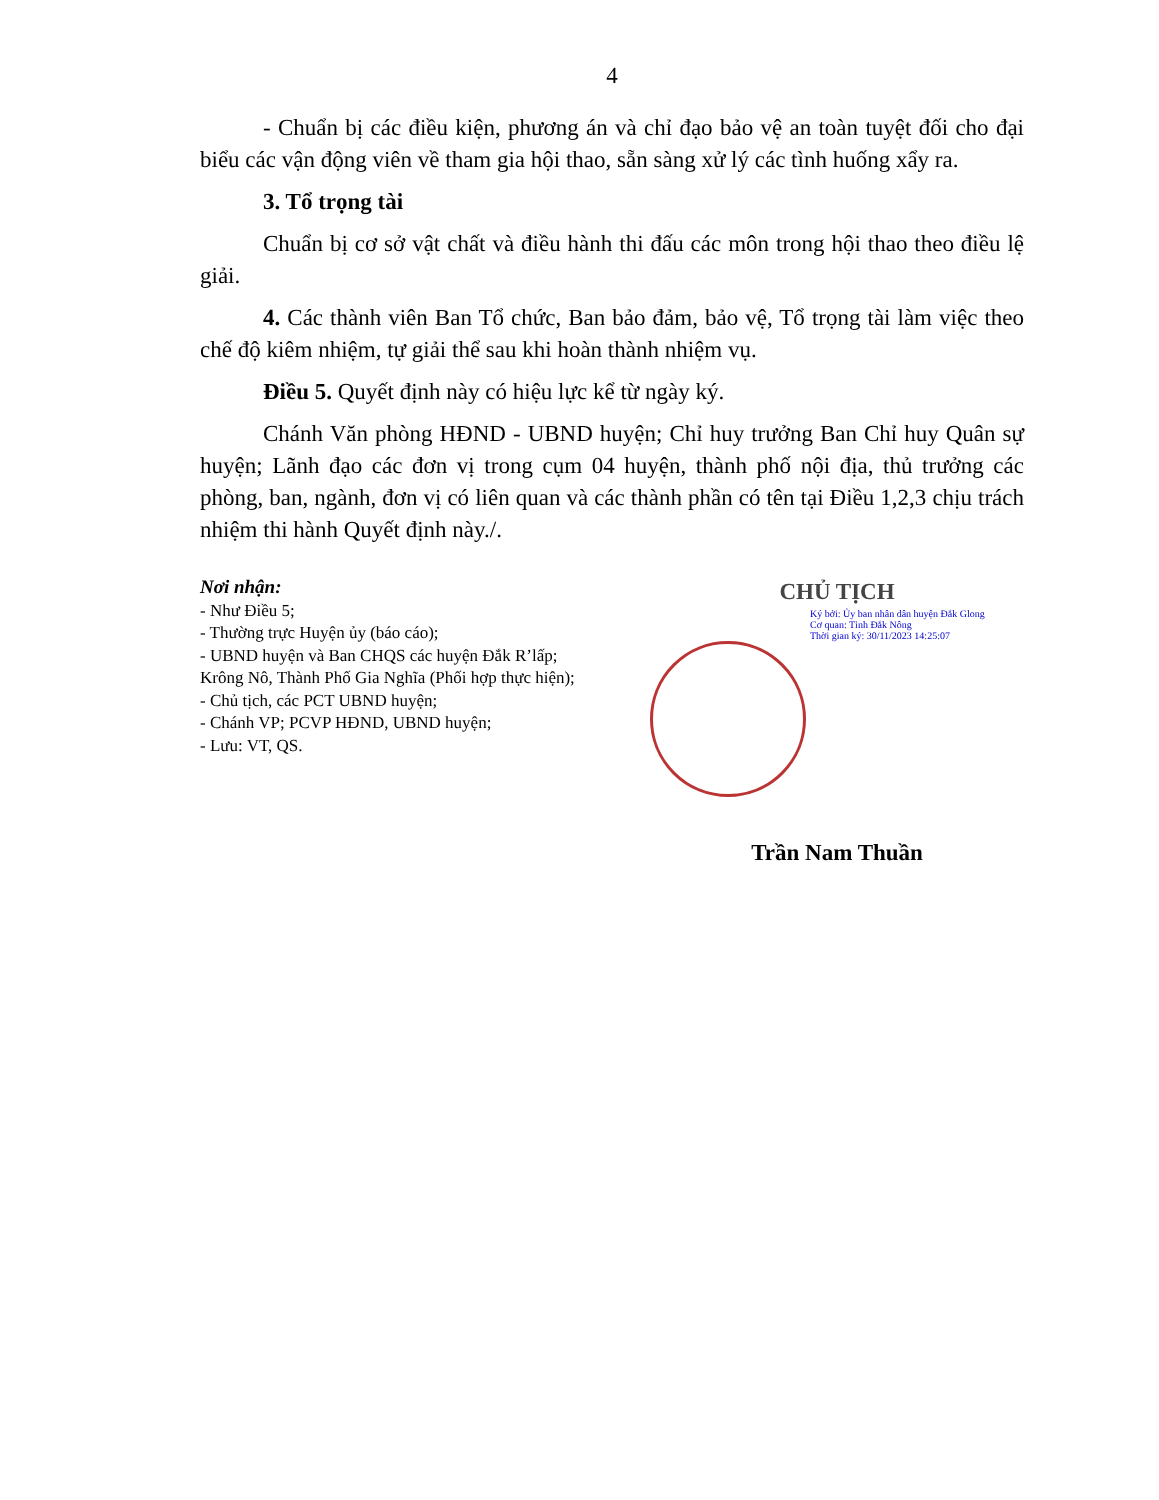4
- Chuẩn bị các điều kiện, phương án và chỉ đạo bảo vệ an toàn tuyệt đối cho đại biểu các vận động viên về tham gia hội thao, sẵn sàng xử lý các tình huống xẩy ra.
3. Tổ trọng tài
Chuẩn bị cơ sở vật chất và điều hành thi đấu các môn trong hội thao theo điều lệ giải.
4. Các thành viên Ban Tổ chức, Ban bảo đảm, bảo vệ, Tổ trọng tài làm việc theo chế độ kiêm nhiệm, tự giải thể sau khi hoàn thành nhiệm vụ.
Điều 5. Quyết định này có hiệu lực kể từ ngày ký.
Chánh Văn phòng HĐND - UBND huyện; Chỉ huy trưởng Ban Chỉ huy Quân sự huyện; Lãnh đạo các đơn vị trong cụm 04 huyện, thành phố nội địa, thủ trưởng các phòng, ban, ngành, đơn vị có liên quan và các thành phần có tên tại Điều 1,2,3 chịu trách nhiệm thi hành Quyết định này./.
Nơi nhận:
- Như Điều 5;
- Thường trực Huyện ủy (báo cáo);
- UBND huyện và Ban CHQS các huyện Đắk R’lấp;
Krông Nô, Thành Phố Gia Nghĩa (Phối hợp thực hiện);
- Chủ tịch, các PCT UBND huyện;
- Chánh VP; PCVP HĐND, UBND huyện;
- Lưu: VT, QS.
CHỦ TỊCH
Ký bởi: Ủy ban nhân dân huyện Đắk Glong
Cơ quan: Tỉnh Đắk Nông
Thời gian ký: 30/11/2023 14:25:07
Trần Nam Thuần